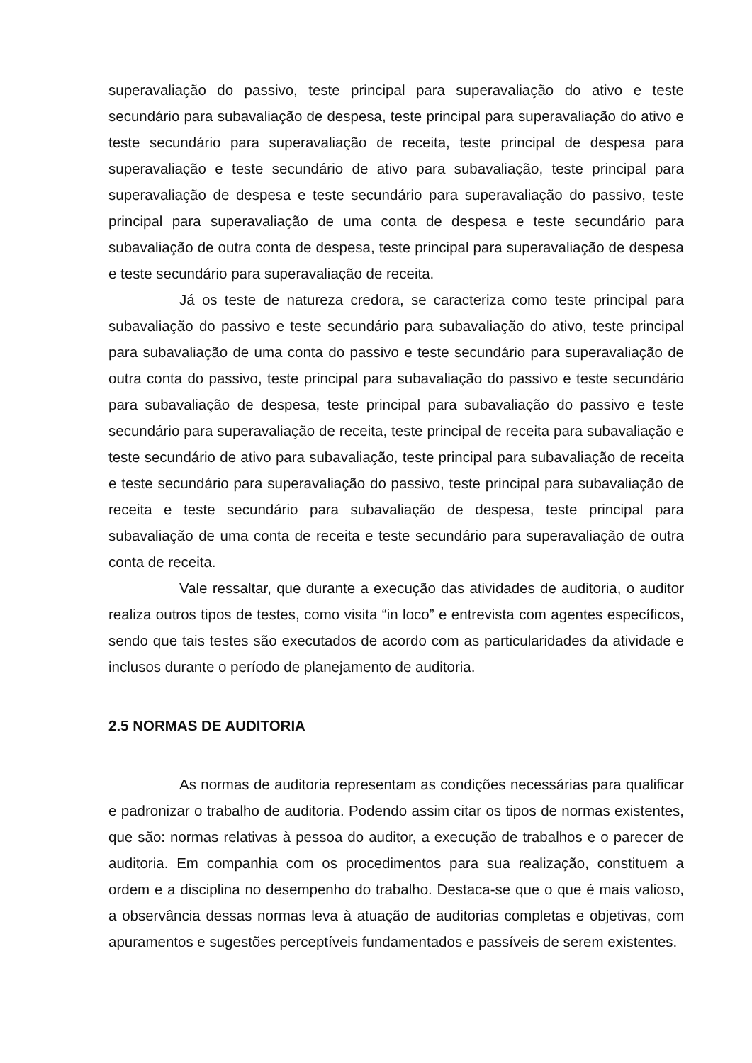superavaliação do passivo, teste principal para superavaliação do ativo e teste secundário para subavaliação de despesa, teste principal para superavaliação do ativo e teste secundário para superavaliação de receita, teste principal de despesa para superavaliação e teste secundário de ativo para subavaliação, teste principal para superavaliação de despesa e teste secundário para superavaliação do passivo, teste principal para superavaliação de uma conta de despesa e teste secundário para subavaliação de outra conta de despesa, teste principal para superavaliação de despesa e teste secundário para superavaliação de receita.
Já os teste de natureza credora, se caracteriza como teste principal para subavaliação do passivo e teste secundário para subavaliação do ativo, teste principal para subavaliação de uma conta do passivo e teste secundário para superavaliação de outra conta do passivo, teste principal para subavaliação do passivo e teste secundário para subavaliação de despesa, teste principal para subavaliação do passivo e teste secundário para superavaliação de receita, teste principal de receita para subavaliação e teste secundário de ativo para subavaliação, teste principal para subavaliação de receita e teste secundário para superavaliação do passivo, teste principal para subavaliação de receita e teste secundário para subavaliação de despesa, teste principal para subavaliação de uma conta de receita e teste secundário para superavaliação de outra conta de receita.
Vale ressaltar, que durante a execução das atividades de auditoria, o auditor realiza outros tipos de testes, como visita “in loco” e entrevista com agentes específicos, sendo que tais testes são executados de acordo com as particularidades da atividade e inclusos durante o período de planejamento de auditoria.
2.5 NORMAS DE AUDITORIA
As normas de auditoria representam as condições necessárias para qualificar e padronizar o trabalho de auditoria. Podendo assim citar os tipos de normas existentes, que são: normas relativas à pessoa do auditor, a execução de trabalhos e o parecer de auditoria. Em companhia com os procedimentos para sua realização, constituem a ordem e a disciplina no desempenho do trabalho. Destaca-se que o que é mais valioso, a observância dessas normas leva à atuação de auditorias completas e objetivas, com apuramentos e sugestões perceptíveis fundamentados e passíveis de serem existentes.